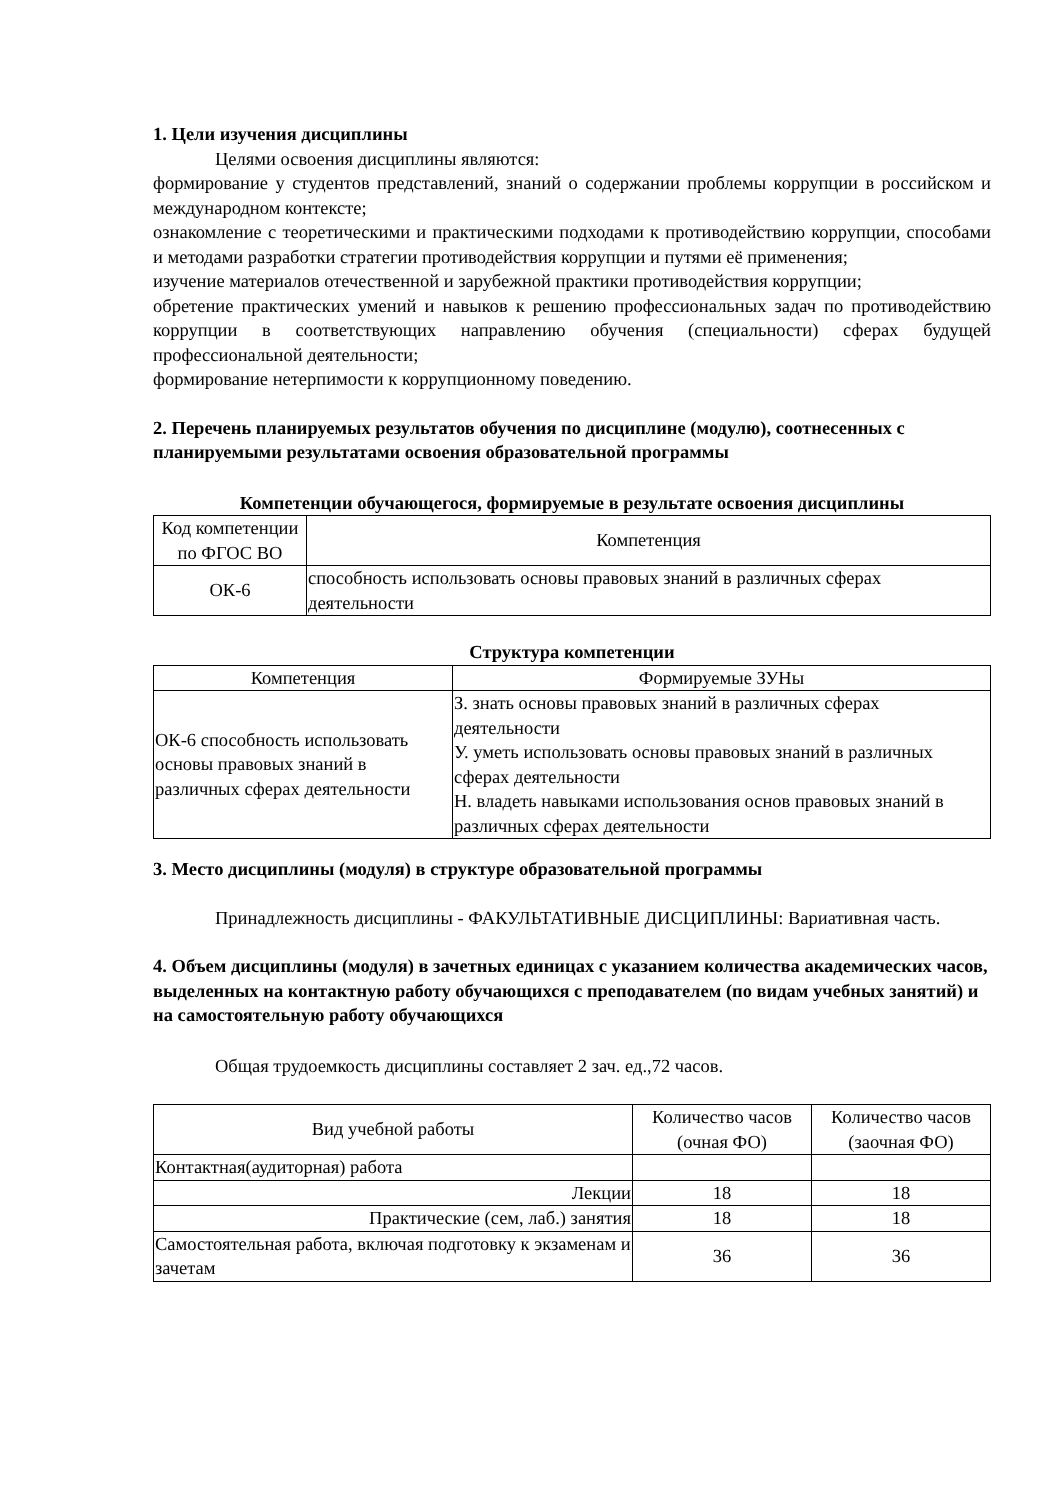1. Цели изучения дисциплины
Целями освоения дисциплины являются:
формирование у студентов представлений, знаний о содержании проблемы коррупции в российском и международном контексте;
ознакомление с теоретическими и практическими подходами к противодействию коррупции, способами и методами разработки стратегии противодействия коррупции и путями её применения;
изучение материалов отечественной и зарубежной практики противодействия коррупции;
обретение практических умений и навыков к решению профессиональных задач по противодействию коррупции в соответствующих направлению обучения (специальности) сферах будущей профессиональной деятельности;
формирование нетерпимости к коррупционному поведению.
2. Перечень планируемых результатов обучения по дисциплине (модулю), соотнесенных с планируемыми результатами освоения образовательной программы
Компетенции обучающегося, формируемые в результате освоения дисциплины
| Код компетенции по ФГОС ВО | Компетенция |
| --- | --- |
| ОК-6 | способность использовать основы правовых знаний в различных сферах деятельности |
Структура компетенции
| Компетенция | Формируемые ЗУНы |
| --- | --- |
| ОК-6 способность использовать основы правовых знаний в различных сферах деятельности | З. знать основы правовых знаний в различных сферах деятельности У. уметь использовать основы правовых знаний в различных сферах деятельности Н. владеть навыками использования основ правовых знаний в различных сферах деятельности |
3. Место дисциплины (модуля) в структуре образовательной программы
Принадлежность дисциплины - ФАКУЛЬТАТИВНЫЕ ДИСЦИПЛИНЫ: Вариативная часть.
4. Объем дисциплины (модуля) в зачетных единицах с указанием количества академических часов, выделенных на контактную работу обучающихся с преподавателем (по видам учебных занятий) и на самостоятельную работу обучающихся
Общая трудоемкость дисциплины составляет 2 зач. ед.,72 часов.
| Вид учебной работы | Количество часов (очная ФО) | Количество часов (заочная ФО) |
| --- | --- | --- |
| Контактная(аудиторная) работа | | |
| Лекции | 18 | 18 |
| Практические (сем, лаб.) занятия | 18 | 18 |
| Самостоятельная работа, включая подготовку к экзаменам и зачетам | 36 | 36 |